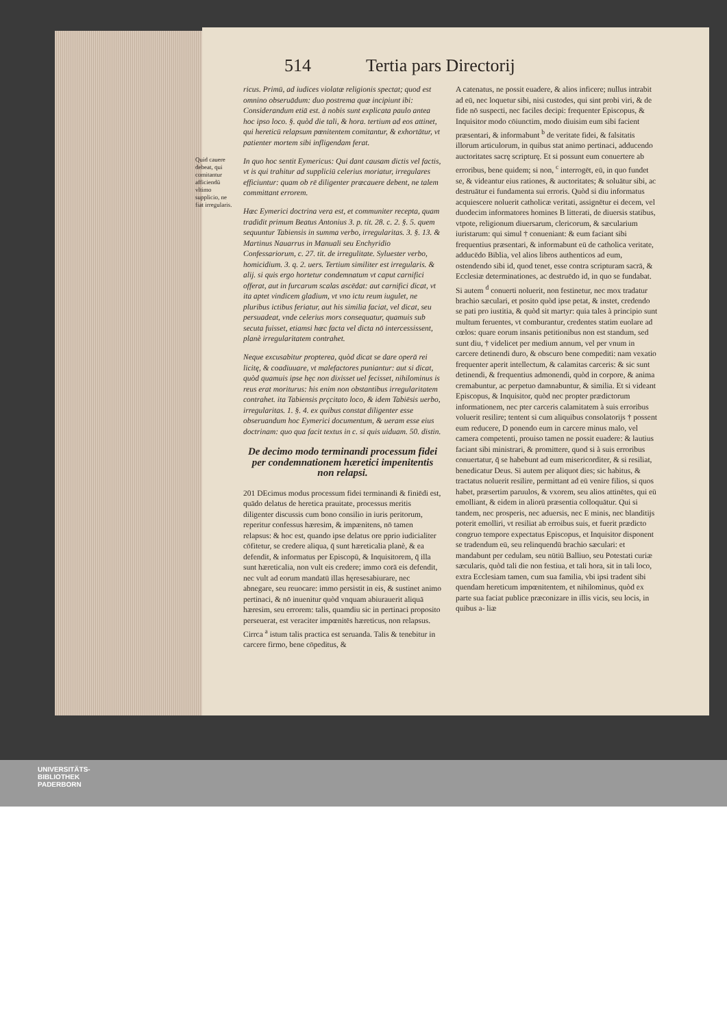514 Tertia pars Directorij
ricus. Primū, ad iudices violatæ religionis spectat; quod est omnino obseruādum: duo postrema quæ incipiunt ibi: Considerandum etiā est. à nobis sunt explicata paulo antea hoc ipso loco. §. quòd die tali, & hora. tertium ad eos attinet, qui hereticū relapsum pœnitentem comitantur, & exhortātur, vt patienter mortem sibi infligendam ferat.
Quid cauere debeat, qui comitantur afficiendū vltimo supplicio, ne fiat irregularis. In quo hoc sentit Eymericus: Qui dant causam dictis vel factis, vt is qui trahitur ad suppliciū celerius moriatur, irregulares efficiuntur: quam ob rē diligenter præcauere debent, ne talem committant errorem.
Hæc Eymerici doctrina vera est, et communiter recepta, quam tradidit primum Beatus Antonius 3. p. tit. 28. c. 2. §. 5. quem sequuntur Tabiensis in summa verbo, irregularitas. 3. §. 13. & Martinus Nauarrus in Manuali seu Enchyridio Confessariorum, c. 27. tit. de irregulitate. Syluester verbo, homicidium. 3. q. 2. uers. Tertium similiter est irregularis. & alij. si quis ergo hortetur condemnatum vt caput carnifici offerat, aut in furcarum scalas ascēdat: aut carnifici dicat, vt ita aptet vindicem gladium, vt vno ictu reum iugulet, ne pluribus ictibus feriatur, aut his similia faciat, vel dicat, seu persuadeat, vnde celerius mors consequatur, quamuis sub secuta fuisset, etiamsi hæc facta vel dicta nō intercessissent, planè irregularitatem contrahet.
Neque excusabitur propterea, quòd dicat se dare operā rei licitę, & coadiuuare, vt malefactores puniantur: aut si dicat, quòd quamuis ipse hęc non dixisset uel fecisset, nihilominus is reus erat moriturus: his enim non obstantibus irregularitatem contrahet. ita Tabiensis prçcitato loco, & idem Tabiēsis uerbo, irregularitas. 1. §. 4. ex quibus constat diligenter esse obseruandum hoc Eymerici documentum, & ueram esse eius doctrinam: quo qua facit textus in c. si quis uiduam. 50. distin.
De decimo modo terminandi processum fidei per condemnationem hæretici impenitentis non relapsi.
201 DEcimus modus processum fidei terminandi & finiēdi est, quādo delatus de heretica prauitate, processus meritis diligenter discussis cum bono consilio in iuris peritorum, reperitur confessus hæresim, & impænitens, nō tamen relapsus: & hoc est, quando ipse delatus ore pprio iudicialiter cōfitetur, se credere aliqua, q̄ sunt hæreticalia planè, & ea defendit, & informatus per Episcopū, & Inquisitorem, q̄ illa sunt hæreticalia, non vult eis credere; immo corā eis defendit, nec vult ad eorum mandatū illas hęresesabiurare, nec abnegare, seu reuocare: immo persistit in eis, & sustinet animo pertinaci, & nō inuenitur quòd vnquam abiurauerit aliquā hæresim, seu errorem: talis, quamdiu sic in pertinaci proposito perseuerat, est veraciter impœnitēs hæreticus, non relapsus.
Cirrca <sup>a</sup> istum talis practica est seruanda. Talis & tenebitur in carcere firmo, bene cōpeditus, &
A catenatus, ne possit euadere, & alios inficere; nullus intrabit ad eū, nec loquetur sibi, nisi custodes, qui sint probi viri, & de fide nō suspecti, nec faciles decipi: frequenter Episcopus, & Inquisitor modo cōiunctim, modo diuisim eum sibi facient præsentari, & informabunt <sup>b</sup> de veritate fidei, & falsitatis illorum articulorum, in quibus stat animo pertinaci, adducendo auctoritates sacrę scripturę. Et si possunt eum conuertere ab erroribus, bene quidem; si non, <sup>c</sup> interrogēt, eū, in quo fundet se, & videantur eius rationes, & auctoritates; & soluātur sibi, ac destruātur ei fundamenta sui erroris. Quòd si diu informatus acquiescere noluerit catholicæ veritati, assignētur ei decem, vel duodecim informatores homines B litterati, de diuersis statibus, vtpote, religionum diuersarum, clericorum, & sæcularium iuristarum: qui simul † conueniant: & eum faciant sibi frequentius præsentari, & informabunt eū de catholica veritate, adducēdo Biblia, vel alios libros authenticos ad eum, ostendendo sibi id, quod tenet, esse contra scripturam sacrā, & Ecclesiæ determinationes, ac destruēdo id, in quo se fundabat. Si autem <sup>d</sup> conuerti noluerit, non festinetur, nec mox tradatur brachio sæculari, et posito quòd ipse petat, & instet, credendo se pati pro iustitia, & quòd sit martyr: quia tales à principio sunt multum feruentes, vt comburantur, credentes statim euolare ad cœlos: quare eorum insanis petitionibus non est standum, sed sunt diu, † videlicet per medium annum, vel per vnum in carcere detinendi duro, & obscuro bene compediti: nam vexatio frequenter aperit intellectum, & calamitas carceris: & sic sunt detinendi, & frequentius admonendi, quòd in corpore, & anima cremabuntur, ac perpetuo damnabuntur, & similia. Et si videant Episcopus, & Inquisitor, quòd nec propter prædictorum informationem, nec pter carceris calamitatem à suis erroribus voluerit resilire; tentent si cum aliquibus consolatorijs † possent eum reducere, D ponendo eum in carcere minus malo, vel camera competenti, prouiso tamen ne possit euadere: & lautius faciant sibi ministrari, & promittere, quod si à suis erroribus conuertatur, q̄ se habebunt ad eum misericorditer, & si resiliat, benedicatur Deus. Si autem per aliquot dies; sic habitus, & tractatus noluerit resilire, permittant ad eū venire filios, si quos habet, præsertim paruulos, & vxorem, seu alios attinētes, qui eū emolliant, & eidem in aliorū præsentia colloquātur. Qui si tandem, nec prosperis, nec aduersis, nec E minis, nec blanditijs poterit emolliri, vt resiliat ab erroibus suis, et fuerit prædicto congruo tempore expectatus Episcopus, et Inquisitor disponent se tradendum eū, seu relinquendū brachio sæculari: et mandabunt per cedulam, seu nūtiū Balliuo, seu Potestati curiæ sæcularis, quòd tali die non festiua, et tali hora, sit in tali loco, extra Ecclesiam tamen, cum sua familia, vbi ipsi tradent sibi quendam hereticum impœnitentem, et nihilominus, quòd ex parte sua faciat publice præconizare in illis vicis, seu locis, in quibus a- liæ
UNIVERSITÄTS-
BIBLIOTHEK
PADERBORN